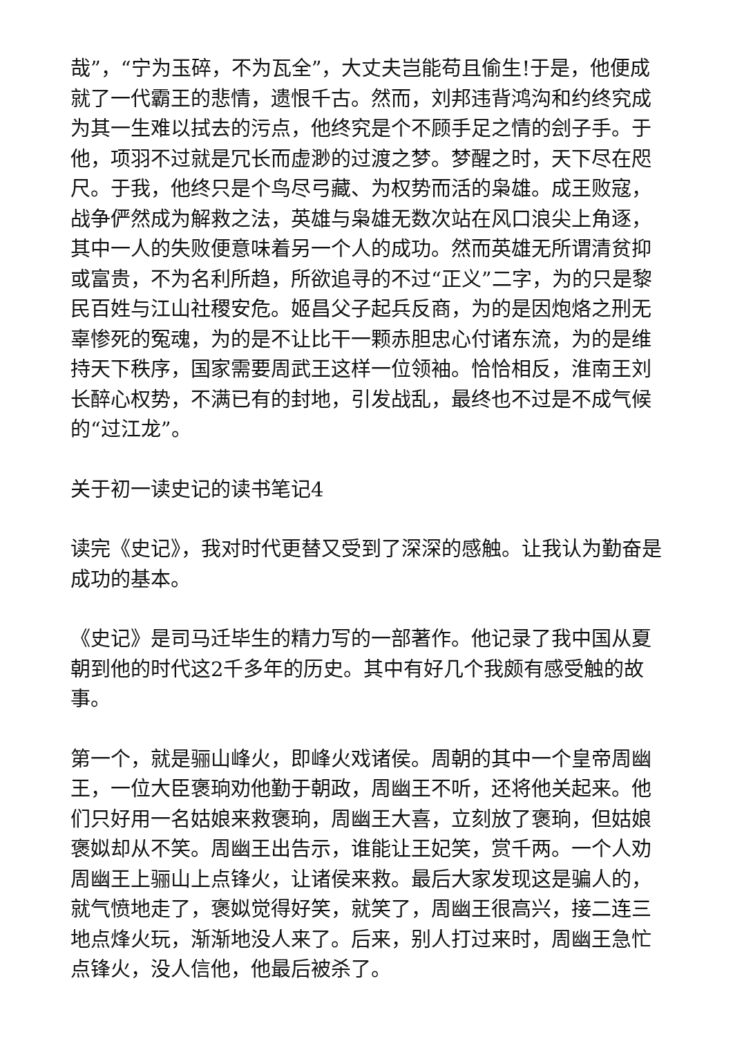哉”，“宁为玉碎，不为瓦全”，大丈夫岂能苟且偷生!于是，他便成就了一代霸王的悲情，遗恨千古。然而，刘邦违背鸿沟和约终究成为其一生难以拭去的污点，他终究是个不顾手足之情的刽子手。于他，项羽不过就是冗长而虚渺的过渡之梦。梦醒之时，天下尽在咫尺。于我，他终只是个鸟尽弓藏、为权势而活的枭雄。成王败寇，战争俨然成为解救之法，英雄与枭雄无数次站在风口浪尖上角逐，其中一人的失败便意味着另一个人的成功。然而英雄无所谓清贫抑或富贵，不为名利所趋，所欲追寻的不过“正义”二字，为的只是黎民百姓与江山社稷安危。姬昌父子起兵反商，为的是因炮烙之刑无辜惨死的冤魂，为的是不让比干一颗赤胆忠心付诸东流，为的是维持天下秩序，国家需要周武王这样一位领袖。恰恰相反，淮南王刘长醉心权势，不满已有的封地，引发战乱，最终也不过是不成气候的“过江龙”。
关于初一读史记的读书笔记4
读完《史记》，我对时代更替又受到了深深的感触。让我认为勤奋是成功的基本。
《史记》是司马迁毕生的精力写的一部著作。他记录了我中国从夏朝到他的时代这2千多年的历史。其中有好几个我颇有感受触的故事。
第一个，就是骊山峰火，即峰火戏诸侯。周朝的其中一个皇帝周幽王，一位大臣褒珦劝他勤于朝政，周幽王不听，还将他关起来。他们只好用一名姑娘来救褒珦，周幽王大喜，立刻放了褒珦，但姑娘褒姒却从不笑。周幽王出告示，谁能让王妃笑，赏千两。一个人劝周幽王上骊山上点锋火，让诸侯来救。最后大家发现这是骗人的，就气愤地走了，褒姒觉得好笑，就笑了，周幽王很高兴，接二连三地点烽火玩，渐渐地没人来了。后来，别人打过来时，周幽王急忙点锋火，没人信他，他最后被杀了。